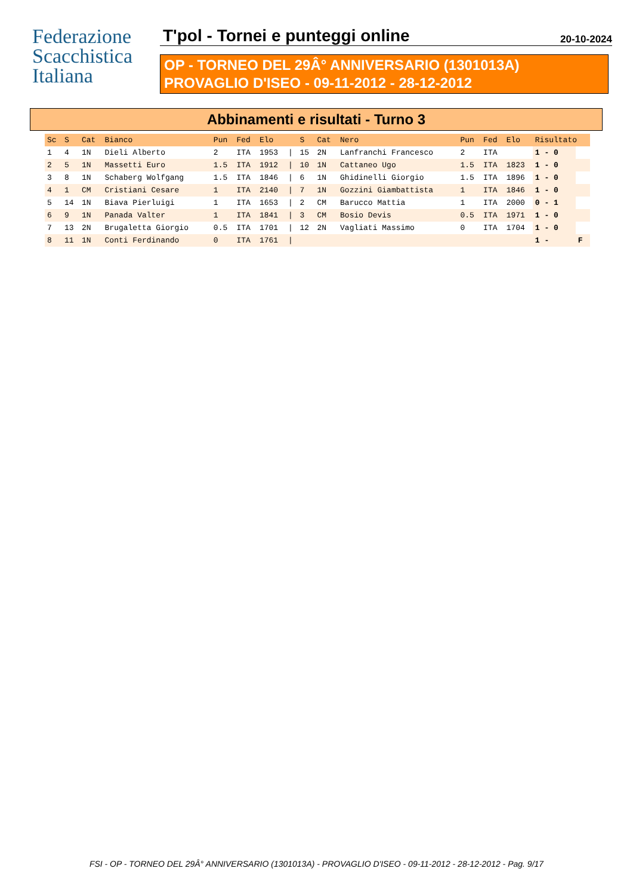Federazione
Scacchistica
Italiana
T'pol - Tornei e punteggi online
20-10-2024
OP - TORNEO DEL 29Â° ANNIVERSARIO (1301013A)
PROVAGLIO D'ISEO - 09-11-2012 - 28-12-2012
Abbinamenti e risultati - Turno 3
| Sc | S | Cat | Bianco | Pun | Fed | Elo | | S | Cat | Nero | Pun | Fed | Elo | Risultato | |
| --- | --- | --- | --- | --- | --- | --- | --- | --- | --- | --- | --- | --- | --- | --- | --- |
| 1 | 4 | 1N | Dieli Alberto | 2 | ITA | 1953 | / | 15 | 2N | Lanfranchi Francesco | 2 | ITA | | 1 - 0 | |
| 2 | 5 | 1N | Massetti Euro | 1.5 | ITA | 1912 | / | 10 | 1N | Cattaneo Ugo | 1.5 | ITA | 1823 | 1 - 0 | |
| 3 | 8 | 1N | Schaberg Wolfgang | 1.5 | ITA | 1846 | / | 6 | 1N | Ghidinelli Giorgio | 1.5 | ITA | 1896 | 1 - 0 | |
| 4 | 1 | CM | Cristiani Cesare | 1 | ITA | 2140 | / | 7 | 1N | Gozzini Giambattista | 1 | ITA | 1846 | 1 - 0 | |
| 5 | 14 | 1N | Biava Pierluigi | 1 | ITA | 1653 | / | 2 | CM | Barucco Mattia | 1 | ITA | 2000 | 0 - 1 | |
| 6 | 9 | 1N | Panada Valter | 1 | ITA | 1841 | / | 3 | CM | Bosio Devis | 0.5 | ITA | 1971 | 1 - 0 | |
| 7 | 13 | 2N | Brugaletta Giorgio | 0.5 | ITA | 1701 | / | 12 | 2N | Vagliati Massimo | 0 | ITA | 1704 | 1 - 0 | |
| 8 | 11 | 1N | Conti Ferdinando | 0 | ITA | 1761 | / | | | | | | | 1 - | F |
FSI - OP - TORNEO DEL 29Â° ANNIVERSARIO (1301013A) - PROVAGLIO D'ISEO - 09-11-2012 - 28-12-2012 - Pag. 9/17